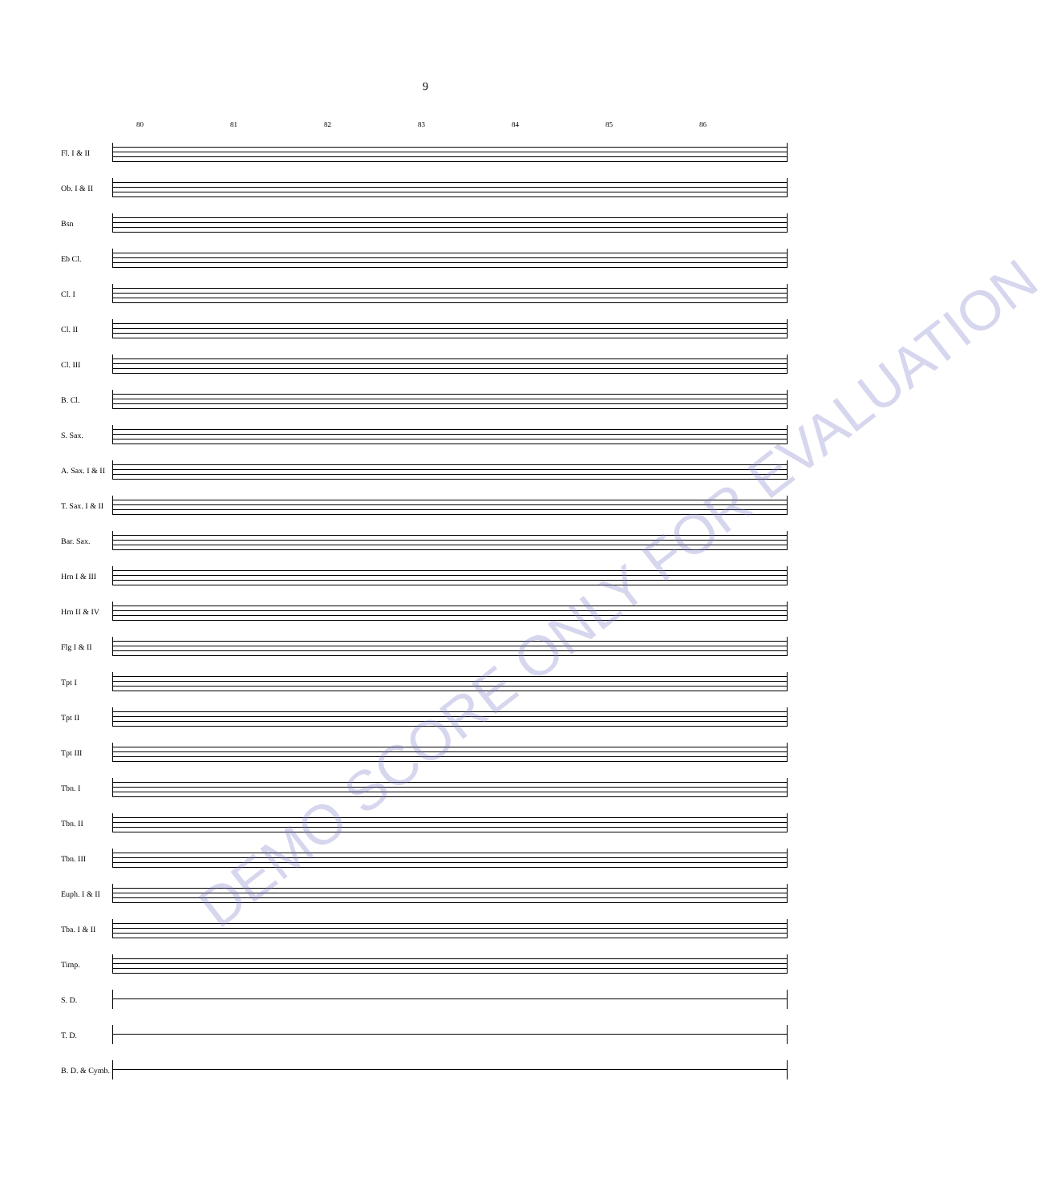9
80 81 82 83 84 85 86
Fl. I & II
Ob. I & II
Bsn
Eb Cl.
Cl. I
Cl. II
Cl. III
B. Cl.
S. Sax.
A. Sax. I & II
T. Sax. I & II
Bar. Sax.
Hrn I & III
Hrn II & IV
Flg I & II
Tpt I
Tpt II
Tpt III
Tbn. I
Tbn. II
Tbn. III
Euph. I & II
Tba. I & II
Timp.
S. D.
T. D.
B. D. & Cymb.
DEMO SCORE ONLY FOR EVALUATION